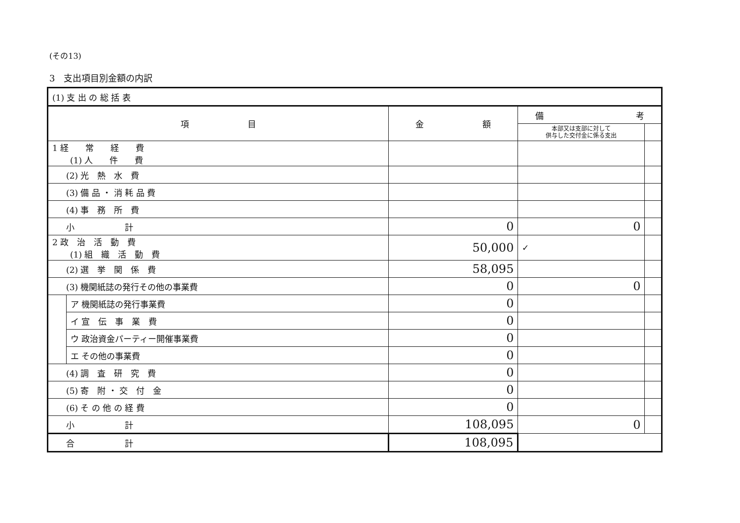(その13)
3　支出項目別金額の内訳
| (1) 支 出 の 総 括 表 | | | | |
| 項 目 | | 金 額 | 備 考 | |
| | | | 本部又は支部に対して 供与した交付金に係る支出 | |
| 1 経 常 経 費 (1) 人 件 費 | | | | |
| (2) 光 熱 水 費 | | | | |
| (3) 備 品 ・ 消 耗 品 費 | | | | |
| (4) 事 務 所 費 | | | | |
| 小 計 | | 0 | 0 | |
| 2 政 治 活 動 費 (1) 組 織 活 動 費 | | 50,000 | ✓ | |
| (2) 選 挙 関 係 費 | | 58,095 | | |
| (3) 機関紙誌の発行その他の事業費 | | 0 | 0 | |
| | ア 機関紙誌の発行事業費 | 0 | | |
| | イ 宣 伝 事 業 費 | 0 | | |
| | ウ 政治資金パーティー開催事業費 | 0 | | |
| | エ その他の事業費 | 0 | | |
| (4) 調 査 研 究 費 | | 0 | | |
| (5) 寄 附 ・ 交 付 金 | | 0 | | |
| (6) そ の 他 の 経 費 | | 0 | | |
| 小 計 | | 108,095 | 0 | |
| 合 計 | | 108,095 | | |